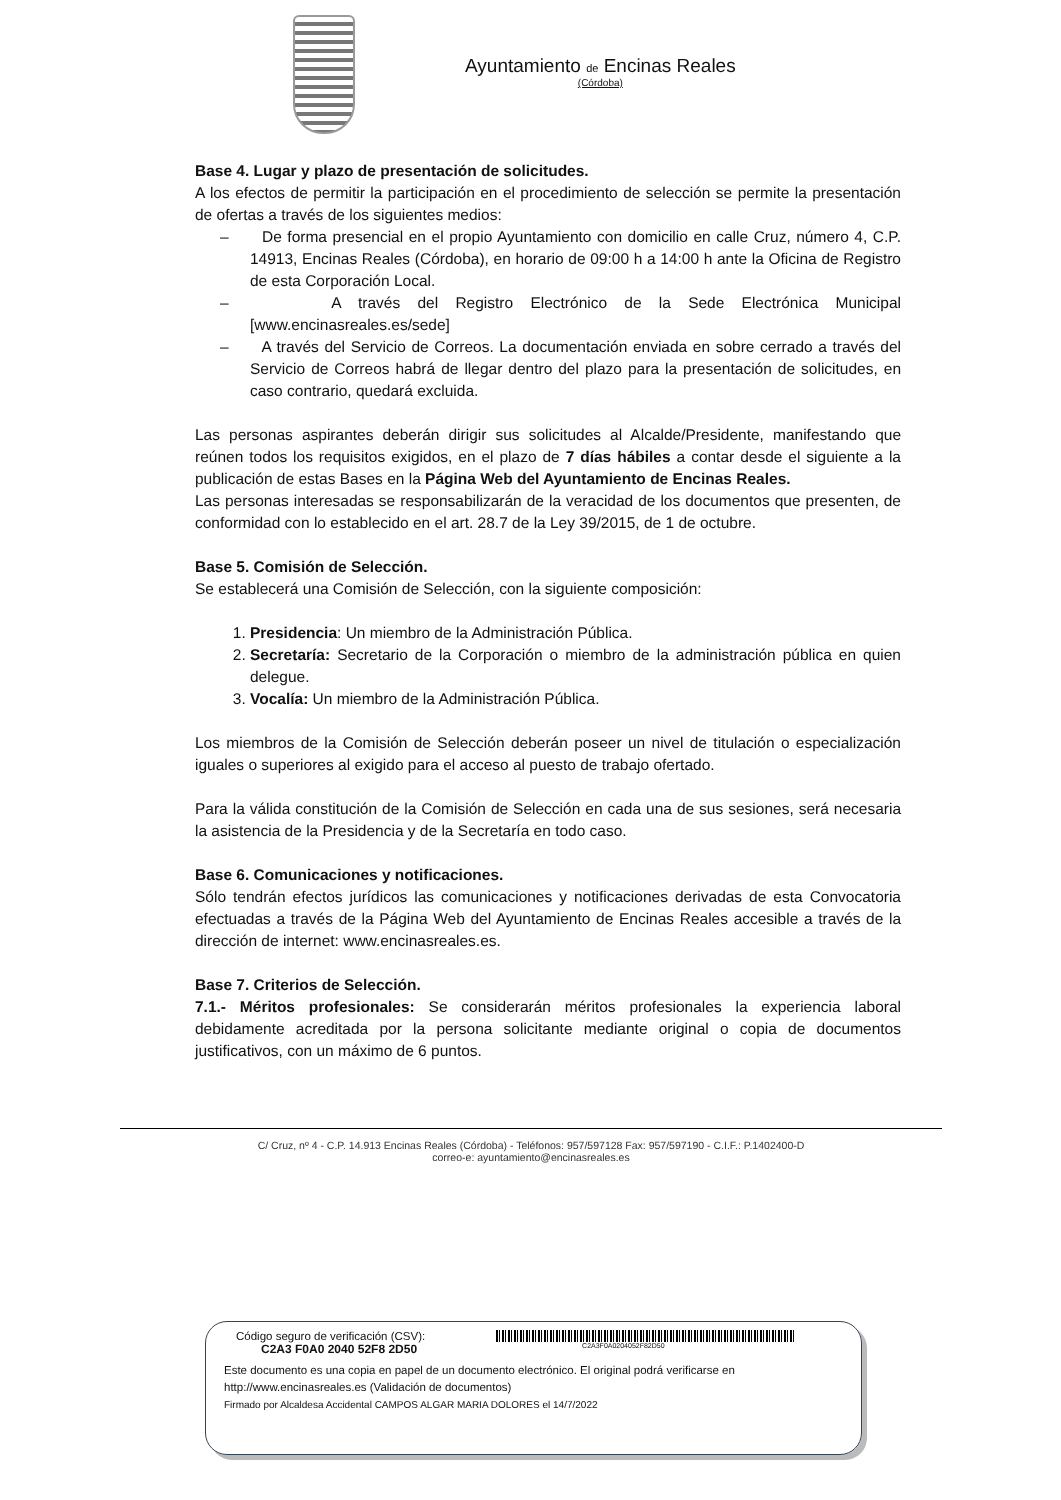Ayuntamiento de Encinas Reales
(Córdoba)
Base 4. Lugar y plazo de presentación de solicitudes.
A los efectos de permitir la participación en el procedimiento de selección se permite la presentación de ofertas a través de los siguientes medios:
– De forma presencial en el propio Ayuntamiento con domicilio en calle Cruz, número 4, C.P. 14913, Encinas Reales (Córdoba), en horario de 09:00 h a 14:00 h ante la Oficina de Registro de esta Corporación Local.
– A través del Registro Electrónico de la Sede Electrónica Municipal [www.encinasreales.es/sede]
– A través del Servicio de Correos. La documentación enviada en sobre cerrado a través del Servicio de Correos habrá de llegar dentro del plazo para la presentación de solicitudes, en caso contrario, quedará excluida.
Las personas aspirantes deberán dirigir sus solicitudes al Alcalde/Presidente, manifestando que reúnen todos los requisitos exigidos, en el plazo de 7 días hábiles a contar desde el siguiente a la publicación de estas Bases en la Página Web del Ayuntamiento de Encinas Reales.
Las personas interesadas se responsabilizarán de la veracidad de los documentos que presenten, de conformidad con lo establecido en el art. 28.7 de la Ley 39/2015, de 1 de octubre.
Base 5. Comisión de Selección.
Se establecerá una Comisión de Selección, con la siguiente composición:
1. Presidencia: Un miembro de la Administración Pública.
2. Secretaría: Secretario de la Corporación o miembro de la administración pública en quien delegue.
3. Vocalía: Un miembro de la Administración Pública.
Los miembros de la Comisión de Selección deberán poseer un nivel de titulación o especialización iguales o superiores al exigido para el acceso al puesto de trabajo ofertado.
Para la válida constitución de la Comisión de Selección en cada una de sus sesiones, será necesaria la asistencia de la Presidencia y de la Secretaría en todo caso.
Base 6. Comunicaciones y notificaciones.
Sólo tendrán efectos jurídicos las comunicaciones y notificaciones derivadas de esta Convocatoria efectuadas a través de la Página Web del Ayuntamiento de Encinas Reales accesible a través de la dirección de internet: www.encinasreales.es.
Base 7. Criterios de Selección.
7.1.- Méritos profesionales: Se considerarán méritos profesionales la experiencia laboral debidamente acreditada por la persona solicitante mediante original o copia de documentos justificativos, con un máximo de 6 puntos.
C/ Cruz, nº 4 - C.P. 14.913 Encinas Reales (Córdoba) - Teléfonos: 957/597128 Fax: 957/597190 - C.I.F.: P.1402400-D
correo-e: ayuntamiento@encinasreales.es
Código seguro de verificación (CSV):
C2A3 F0A0 2040 52F8 2D50 C2A3F0A0204052F82D50
Este documento es una copia en papel de un documento electrónico. El original podrá verificarse en
http://www.encinasreales.es (Validación de documentos)
Firmado por Alcaldesa Accidental CAMPOS ALGAR MARIA DOLORES el 14/7/2022